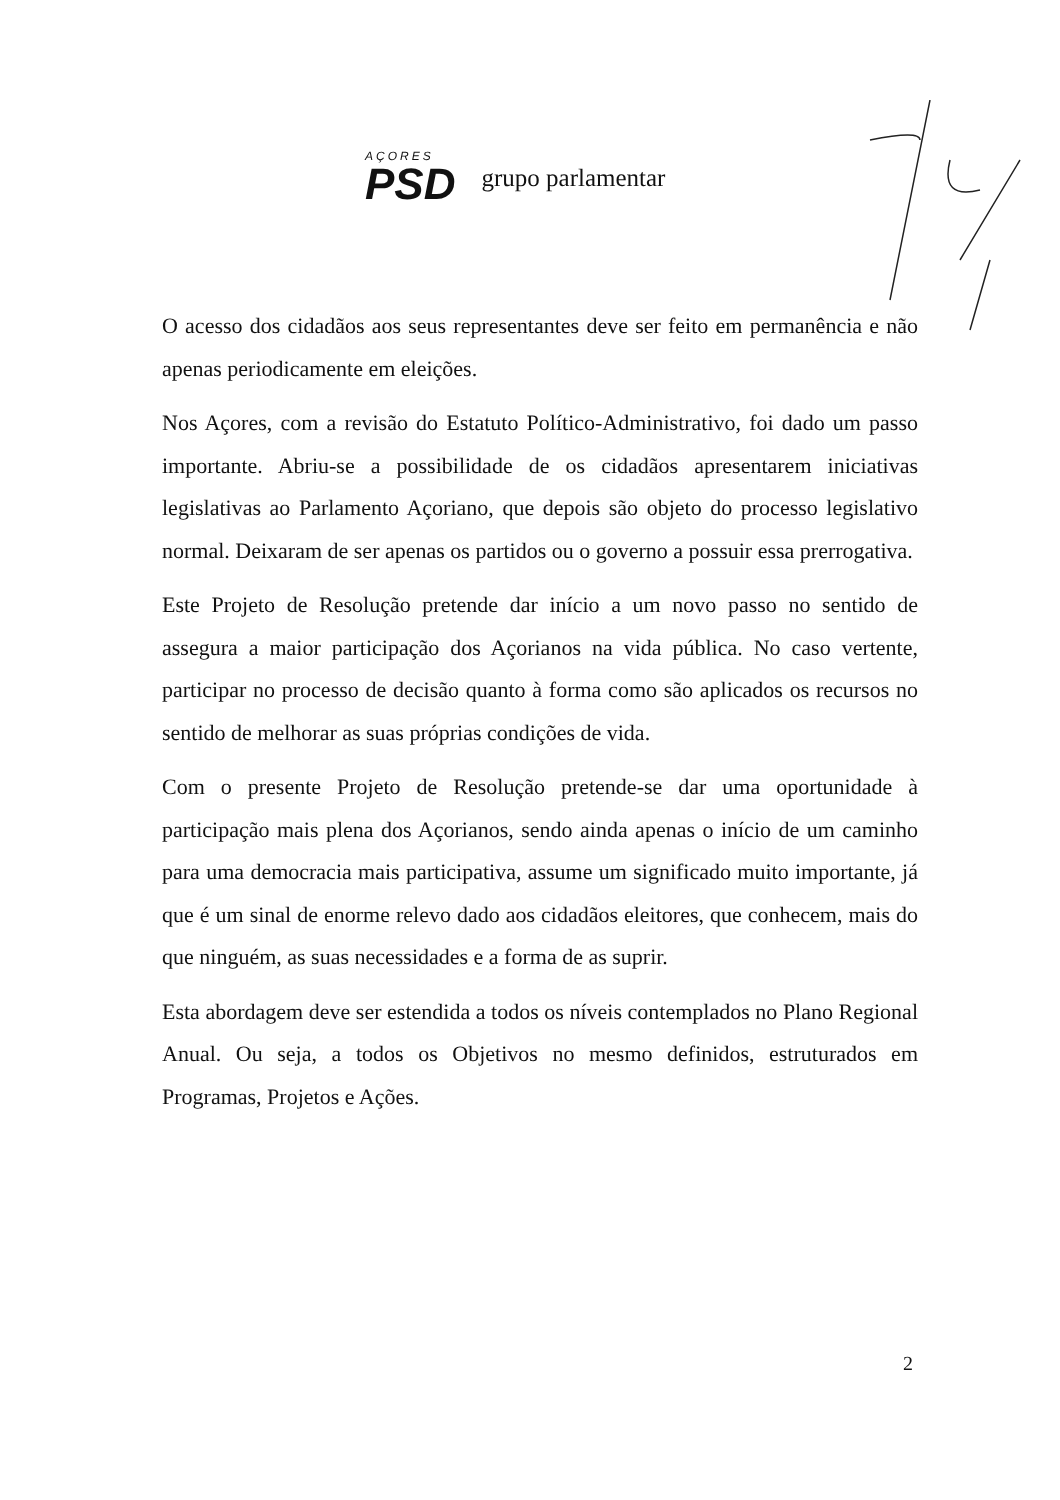AÇORES
PSD
grupo parlamentar
O acesso dos cidadãos aos seus representantes deve ser feito em permanência e não apenas periodicamente em eleições.
Nos Açores, com a revisão do Estatuto Político-Administrativo, foi dado um passo importante. Abriu-se a possibilidade de os cidadãos apresentarem iniciativas legislativas ao Parlamento Açoriano, que depois são objeto do processo legislativo normal. Deixaram de ser apenas os partidos ou o governo a possuir essa prerrogativa.
Este Projeto de Resolução pretende dar início a um novo passo no sentido de assegura a maior participação dos Açorianos na vida pública. No caso vertente, participar no processo de decisão quanto à forma como são aplicados os recursos no sentido de melhorar as suas próprias condições de vida.
Com o presente Projeto de Resolução pretende-se dar uma oportunidade à participação mais plena dos Açorianos, sendo ainda apenas o início de um caminho para uma democracia mais participativa, assume um significado muito importante, já que é um sinal de enorme relevo dado aos cidadãos eleitores, que conhecem, mais do que ninguém, as suas necessidades e a forma de as suprir.
Esta abordagem deve ser estendida a todos os níveis contemplados no Plano Regional Anual. Ou seja, a todos os Objetivos no mesmo definidos, estruturados em Programas, Projetos e Ações.
2